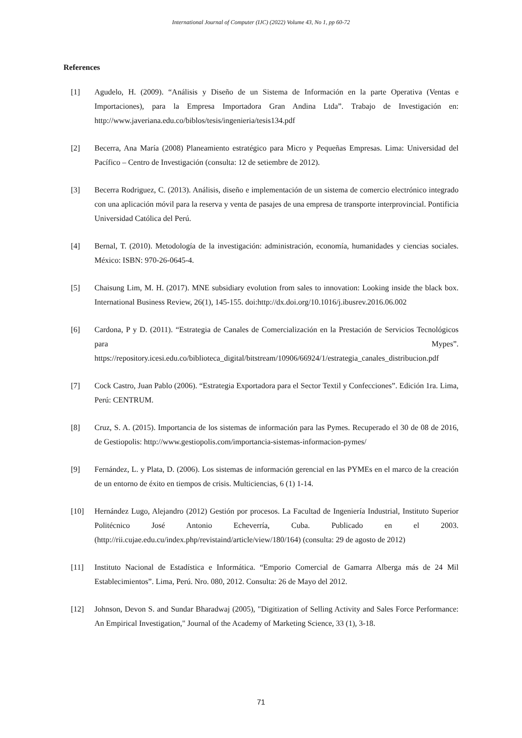International Journal of Computer (IJC) (2022) Volume 43, No 1, pp 60-72
References
[1] Agudelo, H. (2009). “Análisis y Diseño de un Sistema de Información en la parte Operativa (Ventas e Importaciones), para la Empresa Importadora Gran Andina Ltda”. Trabajo de Investigación en: http://www.javeriana.edu.co/biblos/tesis/ingenieria/tesis134.pdf
[2] Becerra, Ana María (2008) Planeamiento estratégico para Micro y Pequeñas Empresas. Lima: Universidad del Pacífico – Centro de Investigación (consulta: 12 de setiembre de 2012).
[3] Becerra Rodriguez, C. (2013). Análisis, diseño e implementación de un sistema de comercio electrónico integrado con una aplicación móvil para la reserva y venta de pasajes de una empresa de transporte interprovincial. Pontificia Universidad Católica del Perú.
[4] Bernal, T. (2010). Metodología de la investigación: administración, economía, humanidades y ciencias sociales. México: ISBN: 970-26-0645-4.
[5] Chaisung Lim, M. H. (2017). MNE subsidiary evolution from sales to innovation: Looking inside the black box. International Business Review, 26(1), 145-155. doi:http://dx.doi.org/10.1016/j.ibusrev.2016.06.002
[6] Cardona, P y D. (2011). “Estrategia de Canales de Comercialización en la Prestación de Servicios Tecnológicos para Mypes”. https://repository.icesi.edu.co/biblioteca_digital/bitstream/10906/66924/1/estrategia_canales_distribucion.pdf
[7] Cock Castro, Juan Pablo (2006). “Estrategia Exportadora para el Sector Textil y Confecciones”. Edición 1ra. Lima, Perú: CENTRUM.
[8] Cruz, S. A. (2015). Importancia de los sistemas de información para las Pymes. Recuperado el 30 de 08 de 2016, de Gestiopolis: http://www.gestiopolis.com/importancia-sistemas-informacion-pymes/
[9] Fernández, L. y Plata, D. (2006). Los sistemas de información gerencial en las PYMEs en el marco de la creación de un entorno de éxito en tiempos de crisis. Multiciencias, 6 (1) 1-14.
[10] Hernández Lugo, Alejandro (2012) Gestión por procesos. La Facultad de Ingeniería Industrial, Instituto Superior Politécnico José Antonio Echeverría, Cuba. Publicado en el 2003. (http://rii.cujae.edu.cu/index.php/revistaind/article/view/180/164) (consulta: 29 de agosto de 2012)
[11] Instituto Nacional de Estadística e Informática. “Emporio Comercial de Gamarra Alberga más de 24 Mil Establecimientos”. Lima, Perú. Nro. 080, 2012. Consulta: 26 de Mayo del 2012.
[12] Johnson, Devon S. and Sundar Bharadwaj (2005), "Digitization of Selling Activity and Sales Force Performance: An Empirical Investigation," Journal of the Academy of Marketing Science, 33 (1), 3-18.
71